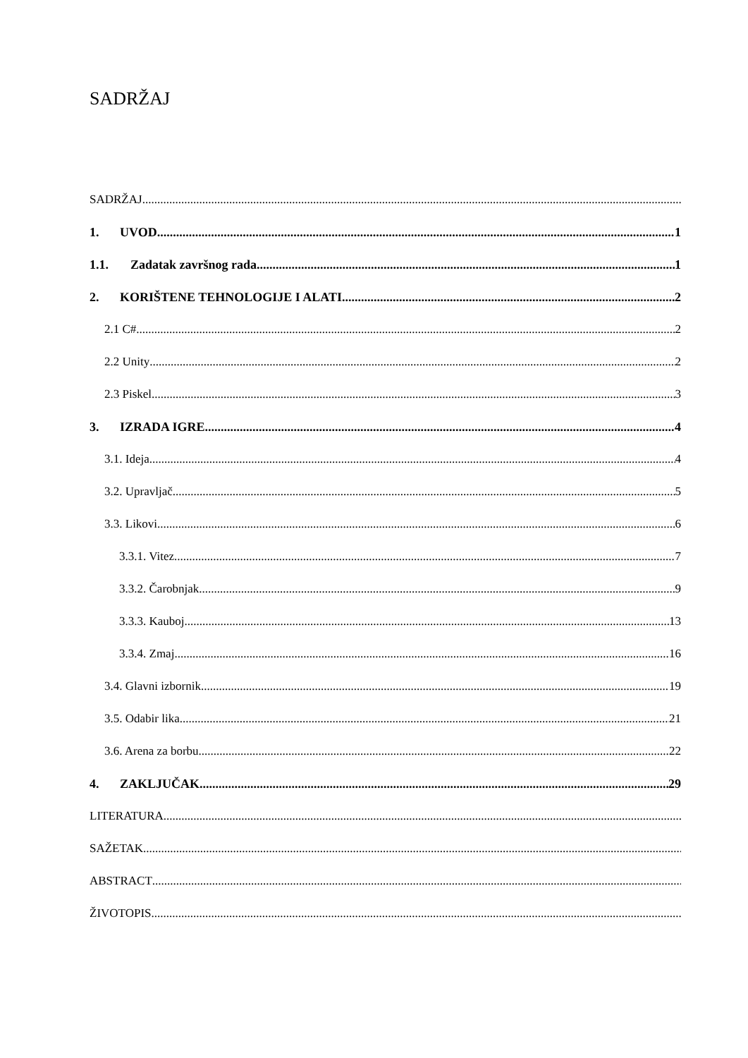SADRŽAJ
SADRŽAJ
1. UVOD 1
1.1. Zadatak završnog rada 1
2. KORIŠTENE TEHNOLOGIJE I ALATI 2
2.1 C# 2
2.2 Unity 2
2.3 Piskel 3
3. IZRADA IGRE 4
3.1. Ideja 4
3.2. Upravljač 5
3.3. Likovi 6
3.3.1. Vitez 7
3.3.2. Čarobnjak 9
3.3.3. Kauboj 13
3.3.4. Zmaj 16
3.4. Glavni izbornik 19
3.5. Odabir lika 21
3.6. Arena za borbu 22
4. ZAKLJUČAK 29
LITERATURA
SAŽETAK
ABSTRACT
ŽIVOTOPIS